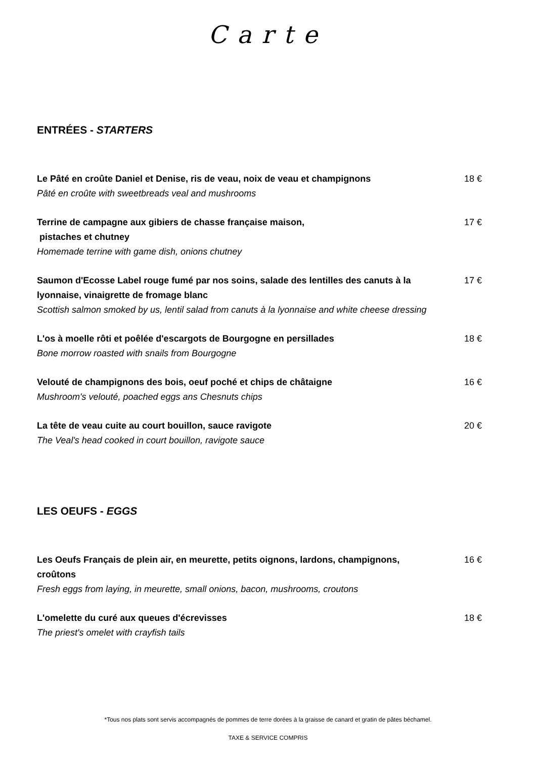Carte
ENTRÉES - STARTERS
Le Pâté en croûte Daniel et Denise, ris de veau, noix de veau et champignons
Pâté en croûte with sweetbreads veal and mushrooms
18 €
Terrine de campagne aux gibiers de chasse française maison,
pistaches et chutney
Homemade terrine with game dish, onions chutney
17 €
Saumon d'Ecosse Label rouge fumé par nos soins, salade des lentilles des canuts à la lyonnaise, vinaigrette de fromage blanc
Scottish salmon smoked by us, lentil salad from canuts à la lyonnaise and white cheese dressing
17 €
L'os à moelle rôti et poêlée d'escargots de Bourgogne en persillades
Bone morrow roasted with snails from Bourgogne
18 €
Velouté de champignons des bois, oeuf poché et chips de châtaigne
Mushroom's velouté, poached eggs ans Chesnuts chips
16 €
La tête de veau cuite au court bouillon, sauce ravigote
The Veal's head cooked in court bouillon, ravigote sauce
20 €
LES OEUFS - EGGS
Les Oeufs Français de plein air, en meurette, petits oignons, lardons, champignons, croûtons
Fresh eggs from laying, in meurette, small onions, bacon, mushrooms, croutons
16 €
L'omelette du curé aux queues d'écrevisses
The priest's omelet with crayfish tails
18 €
*Tous nos plats sont servis accompagnés de pommes de terre dorées à la graisse de canard et gratin de pâtes béchamel.
TAXE & SERVICE COMPRIS